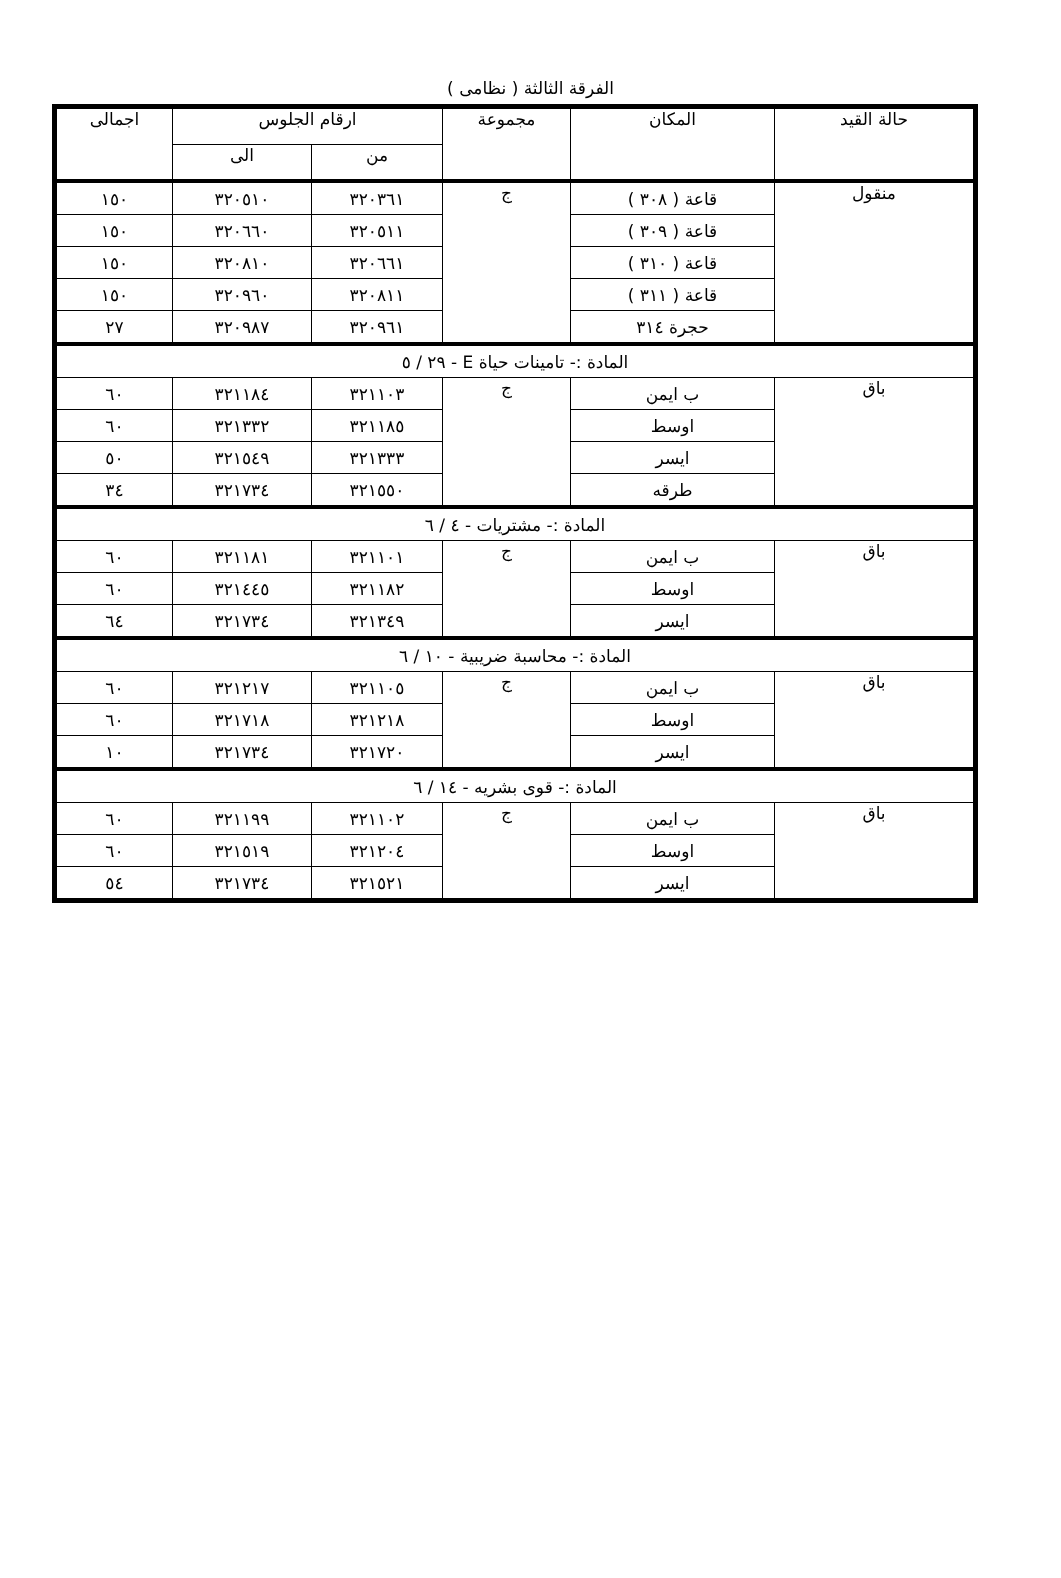الفرقة الثالثة ( نظامى )
| حالة القيد | المكان | مجموعة | ارقام الجلوس | | اجمالى |
| --- | --- | --- | --- | --- | --- |
| | | | من | الى | |
| منقول | قاعة ( ٣٠٨ ) | ج | ٣٢٠٣٦١ | ٣٢٠٥١٠ | ١٥٠ |
| | قاعة ( ٣٠٩ ) | | ٣٢٠٥١١ | ٣٢٠٦٦٠ | ١٥٠ |
| | قاعة ( ٣١٠ ) | | ٣٢٠٦٦١ | ٣٢٠٨١٠ | ١٥٠ |
| | قاعة ( ٣١١ ) | | ٣٢٠٨١١ | ٣٢٠٩٦٠ | ١٥٠ |
| | حجرة ٣١٤ | | ٣٢٠٩٦١ | ٣٢٠٩٨٧ | ٢٧ |
| المادة :- تامينات حياة E - ٢٩ / ٥ | | | | | |
| باق | ب ايمن | ج | ٣٢١١٠٣ | ٣٢١١٨٤ | ٦٠ |
| | اوسط | | ٣٢١١٨٥ | ٣٢١٣٣٢ | ٦٠ |
| | ايسر | | ٣٢١٣٣٣ | ٣٢١٥٤٩ | ٥٠ |
| | طرقه | | ٣٢١٥٥٠ | ٣٢١٧٣٤ | ٣٤ |
| المادة :- مشتريات - ٤ / ٦ | | | | | |
| باق | ب ايمن | ج | ٣٢١١٠١ | ٣٢١١٨١ | ٦٠ |
| | اوسط | | ٣٢١١٨٢ | ٣٢١٤٤٥ | ٦٠ |
| | ايسر | | ٣٢١٣٤٩ | ٣٢١٧٣٤ | ٦٤ |
| المادة :- محاسبة ضريبية - ١٠ / ٦ | | | | | |
| باق | ب ايمن | ج | ٣٢١١٠٥ | ٣٢١٢١٧ | ٦٠ |
| | اوسط | | ٣٢١٢١٨ | ٣٢١٧١٨ | ٦٠ |
| | ايسر | | ٣٢١٧٢٠ | ٣٢١٧٣٤ | ١٠ |
| المادة :- قوى بشريه - ١٤ / ٦ | | | | | |
| باق | ب ايمن | ج | ٣٢١١٠٢ | ٣٢١١٩٩ | ٦٠ |
| | اوسط | | ٣٢١٢٠٤ | ٣٢١٥١٩ | ٦٠ |
| | ايسر | | ٣٢١٥٢١ | ٣٢١٧٣٤ | ٥٤ |